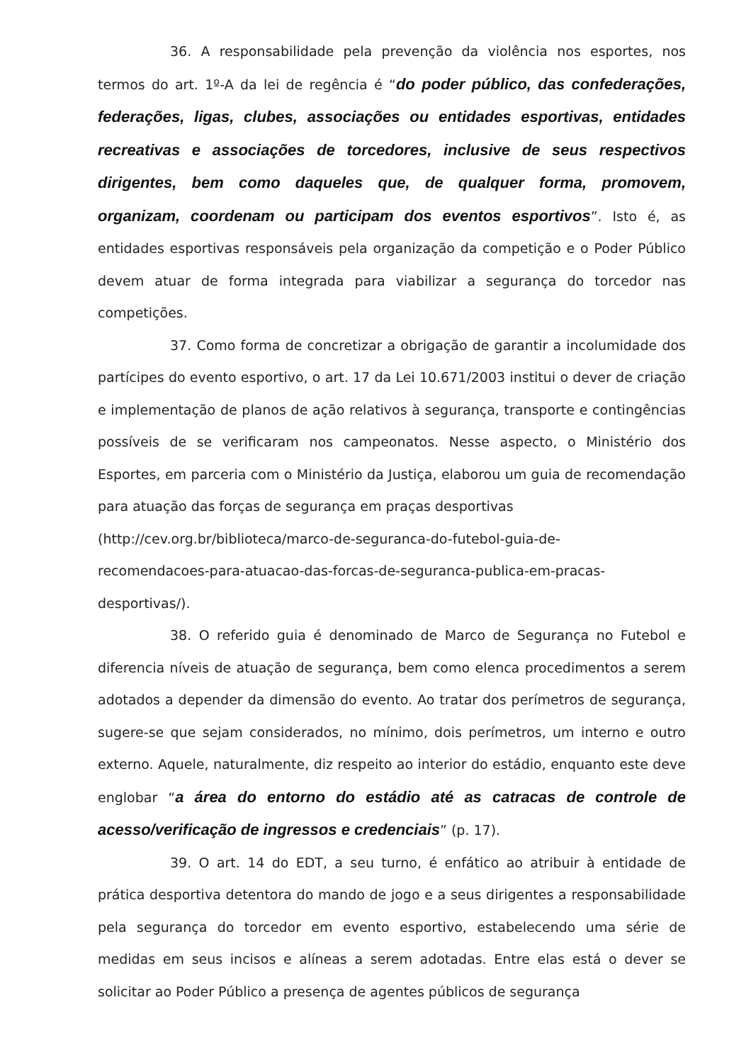36. A responsabilidade pela prevenção da violência nos esportes, nos termos do art. 1º-A da lei de regência é “do poder público, das confederações, federações, ligas, clubes, associações ou entidades esportivas, entidades recreativas e associações de torcedores, inclusive de seus respectivos dirigentes, bem como daqueles que, de qualquer forma, promovem, organizam, coordenam ou participam dos eventos esportivos”. Isto é, as entidades esportivas responsáveis pela organização da competição e o Poder Público devem atuar de forma integrada para viabilizar a segurança do torcedor nas competições.
37. Como forma de concretizar a obrigação de garantir a incolumidade dos partícipes do evento esportivo, o art. 17 da Lei 10.671/2003 institui o dever de criação e implementação de planos de ação relativos à segurança, transporte e contingências possíveis de se verificaram nos campeonatos. Nesse aspecto, o Ministério dos Esportes, em parceria com o Ministério da Justiça, elaborou um guia de recomendação para atuação das forças de segurança em praças desportivas
(http://cev.org.br/biblioteca/marco-de-seguranca-do-futebol-guia-de-
recomendacoes-para-atuacao-das-forcas-de-seguranca-publica-em-pracas-
desportivas/).
38. O referido guia é denominado de Marco de Segurança no Futebol e diferencia níveis de atuação de segurança, bem como elenca procedimentos a serem adotados a depender da dimensão do evento. Ao tratar dos perímetros de segurança, sugere-se que sejam considerados, no mínimo, dois perímetros, um interno e outro externo. Aquele, naturalmente, diz respeito ao interior do estádio, enquanto este deve englobar “a área do entorno do estádio até as catracas de controle de acesso/verificação de ingressos e credenciais” (p. 17).
39. O art. 14 do EDT, a seu turno, é enfático ao atribuir à entidade de prática desportiva detentora do mando de jogo e a seus dirigentes a responsabilidade pela segurança do torcedor em evento esportivo, estabelecendo uma série de medidas em seus incisos e alíneas a serem adotadas. Entre elas está o dever se solicitar ao Poder Público a presença de agentes públicos de segurança